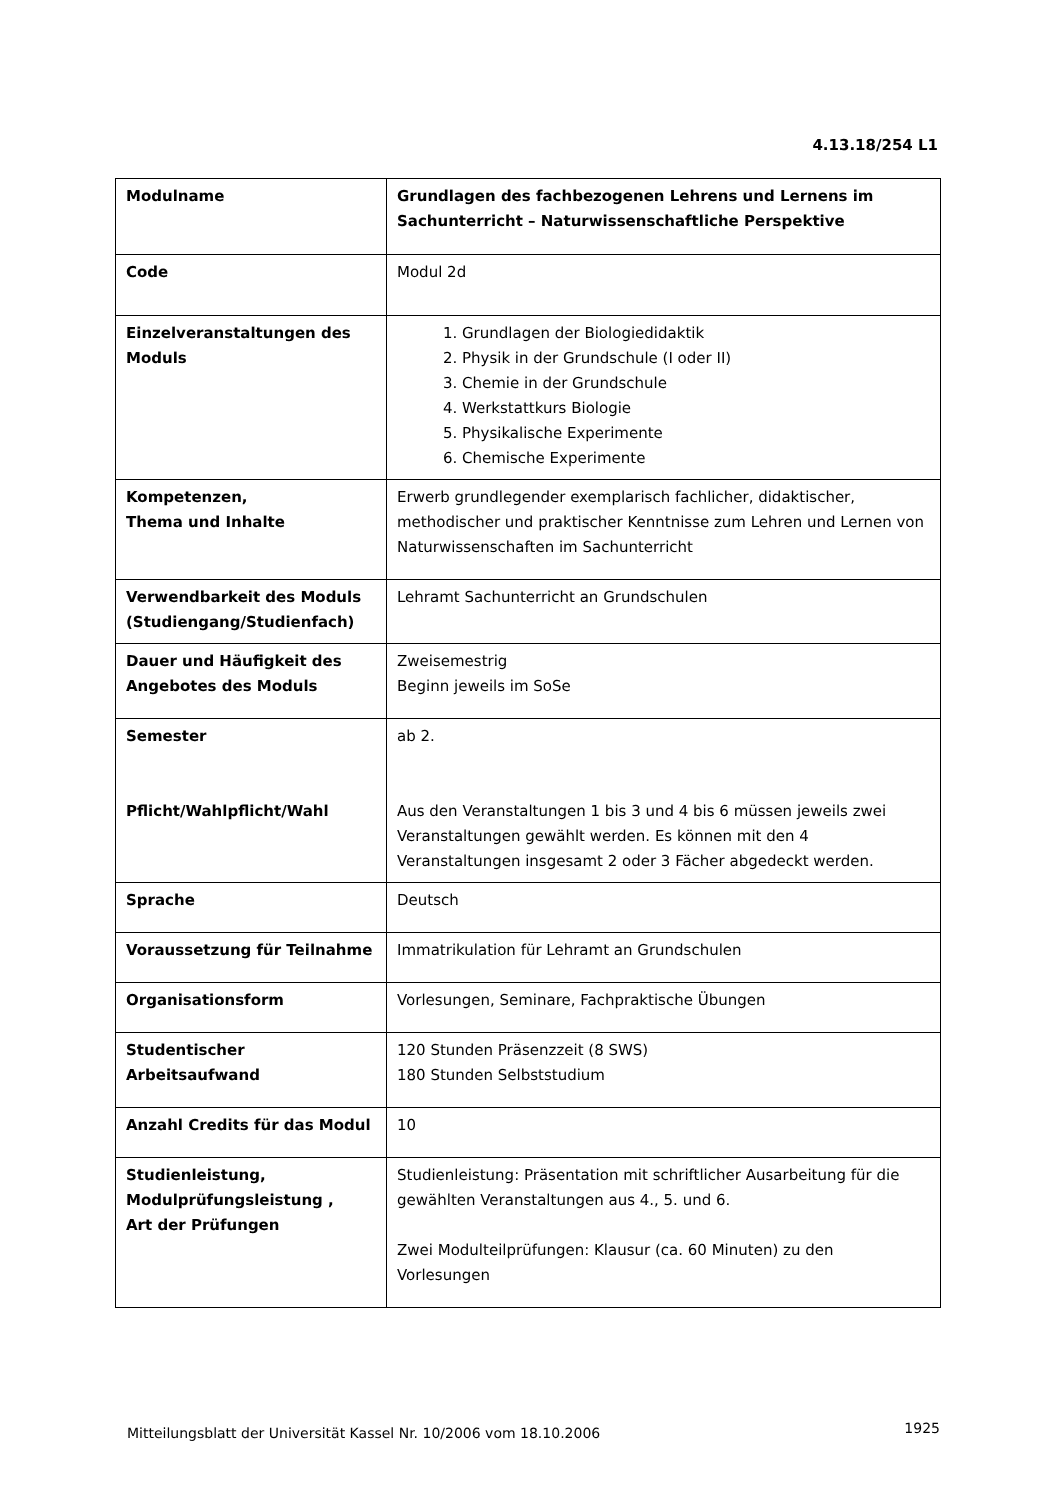4.13.18/254 L1
| Modulname | Grundlagen des fachbezogenen Lehrens und Lernens im Sachunterricht – Naturwissenschaftliche Perspektive |
| Code | Modul 2d |
| Einzelveranstaltungen des Moduls | 1. Grundlagen der Biologiedidaktik 2. Physik in der Grundschule (I oder II) 3. Chemie in der Grundschule 4. Werkstattkurs Biologie 5. Physikalische Experimente 6. Chemische Experimente |
| Kompetenzen, Thema und Inhalte | Erwerb grundlegender exemplarisch fachlicher, didaktischer, methodischer und praktischer Kenntnisse zum Lehren und Lernen von Naturwissenschaften im Sachunterricht |
| Verwendbarkeit des Moduls (Studiengang/Studienfach) | Lehramt Sachunterricht an Grundschulen |
| Dauer und Häufigkeit des Angebotes des Moduls | Zweisemestrig Beginn jeweils im SoSe |
| Semester Pflicht/Wahlpflicht/Wahl | ab 2. Aus den Veranstaltungen 1 bis 3 und 4 bis 6 müssen jeweils zwei Veranstaltungen gewählt werden. Es können mit den 4 Veranstaltungen insgesamt 2 oder 3 Fächer abgedeckt werden. |
| Sprache | Deutsch |
| Voraussetzung für Teilnahme | Immatrikulation für Lehramt an Grundschulen |
| Organisationsform | Vorlesungen, Seminare, Fachpraktische Übungen |
| Studentischer Arbeitsaufwand | 120 Stunden Präsenzzeit (8 SWS) 180 Stunden Selbststudium |
| Anzahl Credits für das Modul | 10 |
| Studienleistung, Modulprüfungsleistung , Art der Prüfungen | Studienleistung: Präsentation mit schriftlicher Ausarbeitung für die gewählten Veranstaltungen aus 4., 5. und 6. Zwei Modulteilprüfungen: Klausur (ca. 60 Minuten) zu den Vorlesungen |
Mitteilungsblatt der Universität Kassel Nr. 10/2006 vom 18.10.2006
1925